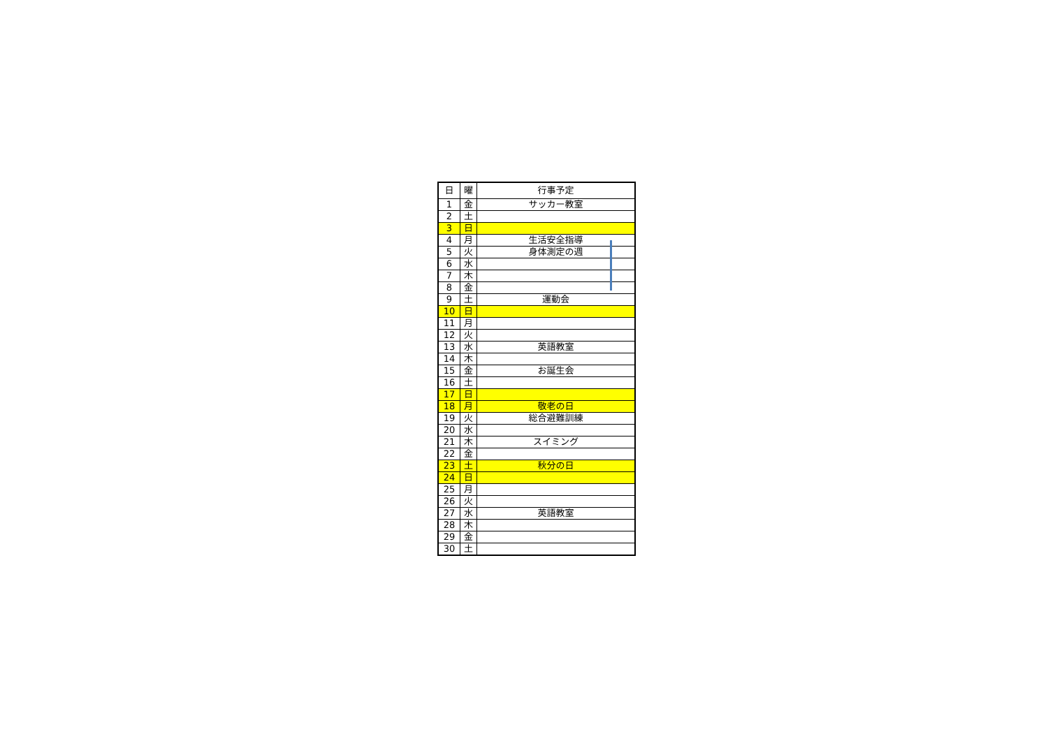| 日 | 曜 | 行事予定 |
| --- | --- | --- |
| 1 | 金 | サッカー教室 |
| 2 | 土 | |
| 3 | 日 | |
| 4 | 月 | 生活安全指導 |
| 5 | 火 | 身体測定の週 |
| 6 | 水 | |
| 7 | 木 | |
| 8 | 金 | |
| 9 | 土 | 運動会 |
| 10 | 日 | |
| 11 | 月 | |
| 12 | 火 | |
| 13 | 水 | 英語教室 |
| 14 | 木 | |
| 15 | 金 | お誕生会 |
| 16 | 土 | |
| 17 | 日 | |
| 18 | 月 | 敬老の日 |
| 19 | 火 | 総合避難訓練 |
| 20 | 水 | |
| 21 | 木 | スイミング |
| 22 | 金 | |
| 23 | 土 | 秋分の日 |
| 24 | 日 | |
| 25 | 月 | |
| 26 | 火 | |
| 27 | 水 | 英語教室 |
| 28 | 木 | |
| 29 | 金 | |
| 30 | 土 | |